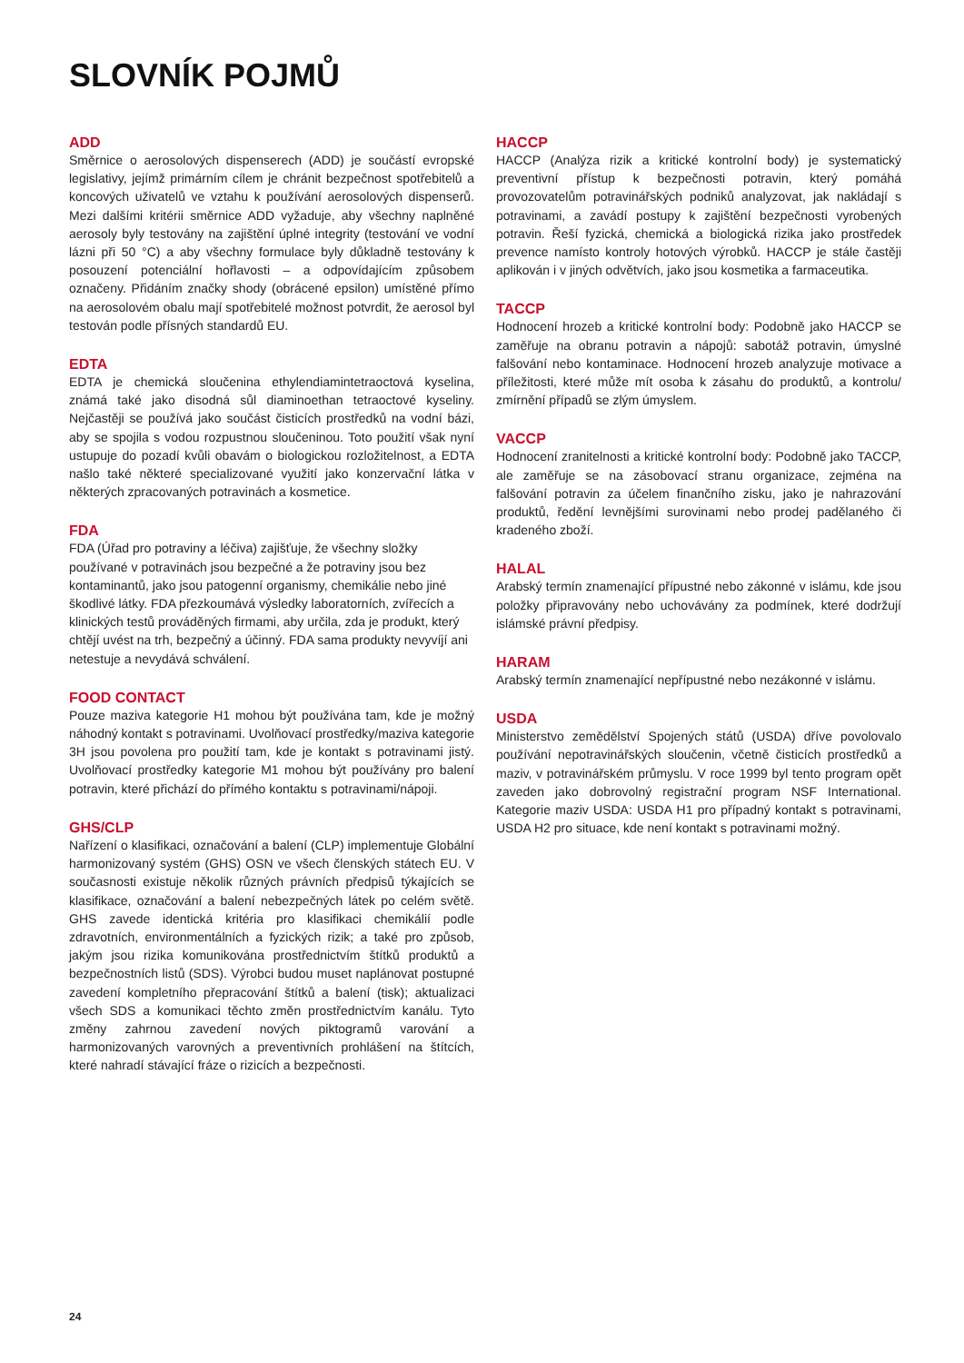SLOVNÍK POJMŮ
ADD
Směrnice o aerosolových dispenserech (ADD) je součástí evropské legislativy, jejímž primárním cílem je chránit bezpečnost spotřebitelů a koncových uživatelů ve vztahu k používání aerosolových dispenserů. Mezi dalšími kritérii směrnice ADD vyžaduje, aby všechny naplněné aerosoly byly testovány na zajištění úplné integrity (testování ve vodní lázni při 50 °C) a aby všechny formulace byly důkladně testovány k posouzení potenciální hořlavosti – a odpovídajícím způsobem označeny. Přidáním značky shody (obrácené epsilon) umístěné přímo na aerosolovém obalu mají spotřebitelé možnost potvrdit, že aerosol byl testován podle přísných standardů EU.
EDTA
EDTA je chemická sloučenina ethylendiamintetraoctová kyselina, známá také jako disodná sůl diaminoethan tetraoctové kyseliny. Nejčastěji se používá jako součást čisticích prostředků na vodní bázi, aby se spojila s vodou rozpustnou sloučeninou. Toto použití však nyní ustupuje do pozadí kvůli obavám o biologickou rozložitelnost, a EDTA našlo také některé specializované využití jako konzervační látka v některých zpracovaných potravinách a kosmetice.
FDA
FDA (Úřad pro potraviny a léčiva) zajišťuje, že všechny složky používané v potravinách jsou bezpečné a že potraviny jsou bez kontaminantů, jako jsou patogenní organismy, chemikálie nebo jiné škodlivé látky. FDA přezkoumává výsledky laboratorních, zvířecích a klinických testů prováděných firmami, aby určila, zda je produkt, který chtějí uvést na trh, bezpečný a účinný. FDA sama produkty nevyvíjí ani netestuje a nevydává schválení.
FOOD CONTACT
Pouze maziva kategorie H1 mohou být používána tam, kde je možný náhodný kontakt s potravinami. Uvolňovací prostředky/maziva kategorie 3H jsou povolena pro použití tam, kde je kontakt s potravinami jistý. Uvolňovací prostředky kategorie M1 mohou být používány pro balení potravin, které přichází do přímého kontaktu s potravinami/nápoji.
GHS/CLP
Nařízení o klasifikaci, označování a balení (CLP) implementuje Globální harmonizovaný systém (GHS) OSN ve všech členských státech EU. V současnosti existuje několik různých právních předpisů týkajících se klasifikace, označování a balení nebezpečných látek po celém světě. GHS zavede identická kritéria pro klasifikaci chemikálií podle zdravotních, environmentálních a fyzických rizik; a také pro způsob, jakým jsou rizika komunikována prostřednictvím štítků produktů a bezpečnostních listů (SDS). Výrobci budou muset naplánovat postupné zavedení kompletního přepracování štítků a balení (tisk); aktualizaci všech SDS a komunikaci těchto změn prostřednictvím kanálu. Tyto změny zahrnou zavedení nových piktogramů varování a harmonizovaných varovných a preventivních prohlášení na štítcích, které nahradí stávající fráze o rizicích a bezpečnosti.
HACCP
HACCP (Analýza rizik a kritické kontrolní body) je systematický preventivní přístup k bezpečnosti potravin, který pomáhá provozovatelům potravinářských podniků analyzovat, jak nakládají s potravinami, a zavádí postupy k zajištění bezpečnosti vyrobených potravin. Řeší fyzická, chemická a biologická rizika jako prostředek prevence namísto kontroly hotových výrobků. HACCP je stále častěji aplikován i v jiných odvětvích, jako jsou kosmetika a farmaceutika.
TACCP
Hodnocení hrozeb a kritické kontrolní body: Podobně jako HACCP se zaměřuje na obranu potravin a nápojů: sabotáž potravin, úmyslné falšování nebo kontaminace. Hodnocení hrozeb analyzuje motivace a příležitosti, které může mít osoba k zásahu do produktů, a kontrolu/ zmírnění případů se zlým úmyslem.
VACCP
Hodnocení zranitelnosti a kritické kontrolní body: Podobně jako TACCP, ale zaměřuje se na zásobovací stranu organizace, zejména na falšování potravin za účelem finančního zisku, jako je nahrazování produktů, ředění levnějšími surovinami nebo prodej padělaného či kradeného zboží.
HALAL
Arabský termín znamenající přípustné nebo zákonné v islámu, kde jsou položky připravovány nebo uchovávány za podmínek, které dodržují islámské právní předpisy.
HARAM
Arabský termín znamenající nepřípustné nebo nezákonné v islámu.
USDA
Ministerstvo zemědělství Spojených států (USDA) dříve povolovalo používání nepotravinářských sloučenin, včetně čisticích prostředků a maziv, v potravinářském průmyslu. V roce 1999 byl tento program opět zaveden jako dobrovolný registrační program NSF International. Kategorie maziv USDA: USDA H1 pro případný kontakt s potravinami, USDA H2 pro situace, kde není kontakt s potravinami možný.
24